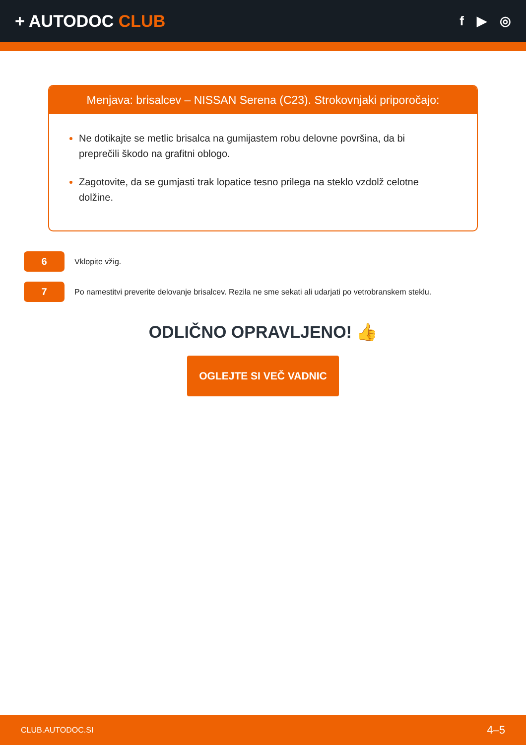+ AUTODOC CLUB
f ▶ ◎
Menjava: brisalcev – NISSAN Serena (C23). Strokovnjaki priporočajo:
Ne dotikajte se metlic brisalca na gumijastem robu delovne površina, da bi preprečili škodo na grafitni oblogo.
Zagotovite, da se gumjasti trak lopatice tesno prilega na steklo vzdolž celotne dolžine.
6
Vklopite vžig.
7
Po namestitvi preverite delovanje brisalcev. Rezila ne sme sekati ali udarjati po vetrobranskem steklu.
ODLIČNO OPRAVLJENO! 👍
OGLEJTE SI VEČ VADNIC
CLUB.AUTODOC.SI 4–5